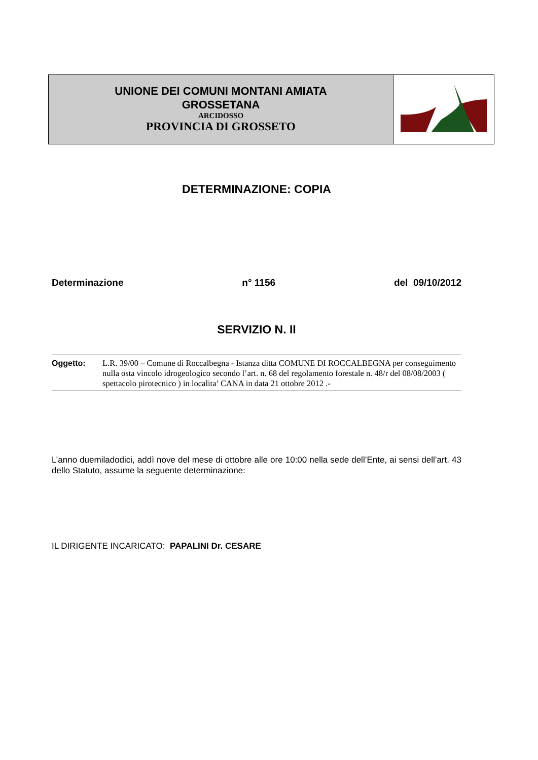UNIONE DEI COMUNI MONTANI AMIATA
GROSSETANA
ARCIDOSSO
PROVINCIA DI GROSSETO
DETERMINAZIONE: COPIA
Determinazione n° 1156 del 09/10/2012
SERVIZIO N. II
Oggetto: L.R. 39/00 – Comune di Roccalbegna - Istanza ditta COMUNE DI ROCCALBEGNA per conseguimento nulla osta vincolo idrogeologico secondo l’art. n. 68 del regolamento forestale n. 48/r del 08/08/2003 ( spettacolo pirotecnico ) in localita’ CANA in data 21 ottobre 2012 .-
L’anno duemiladodici, addì nove del mese di ottobre alle ore 10:00 nella sede dell’Ente, ai sensi dell’art. 43 dello Statuto, assume la seguente determinazione:
IL DIRIGENTE INCARICATO: PAPALINI Dr. CESARE